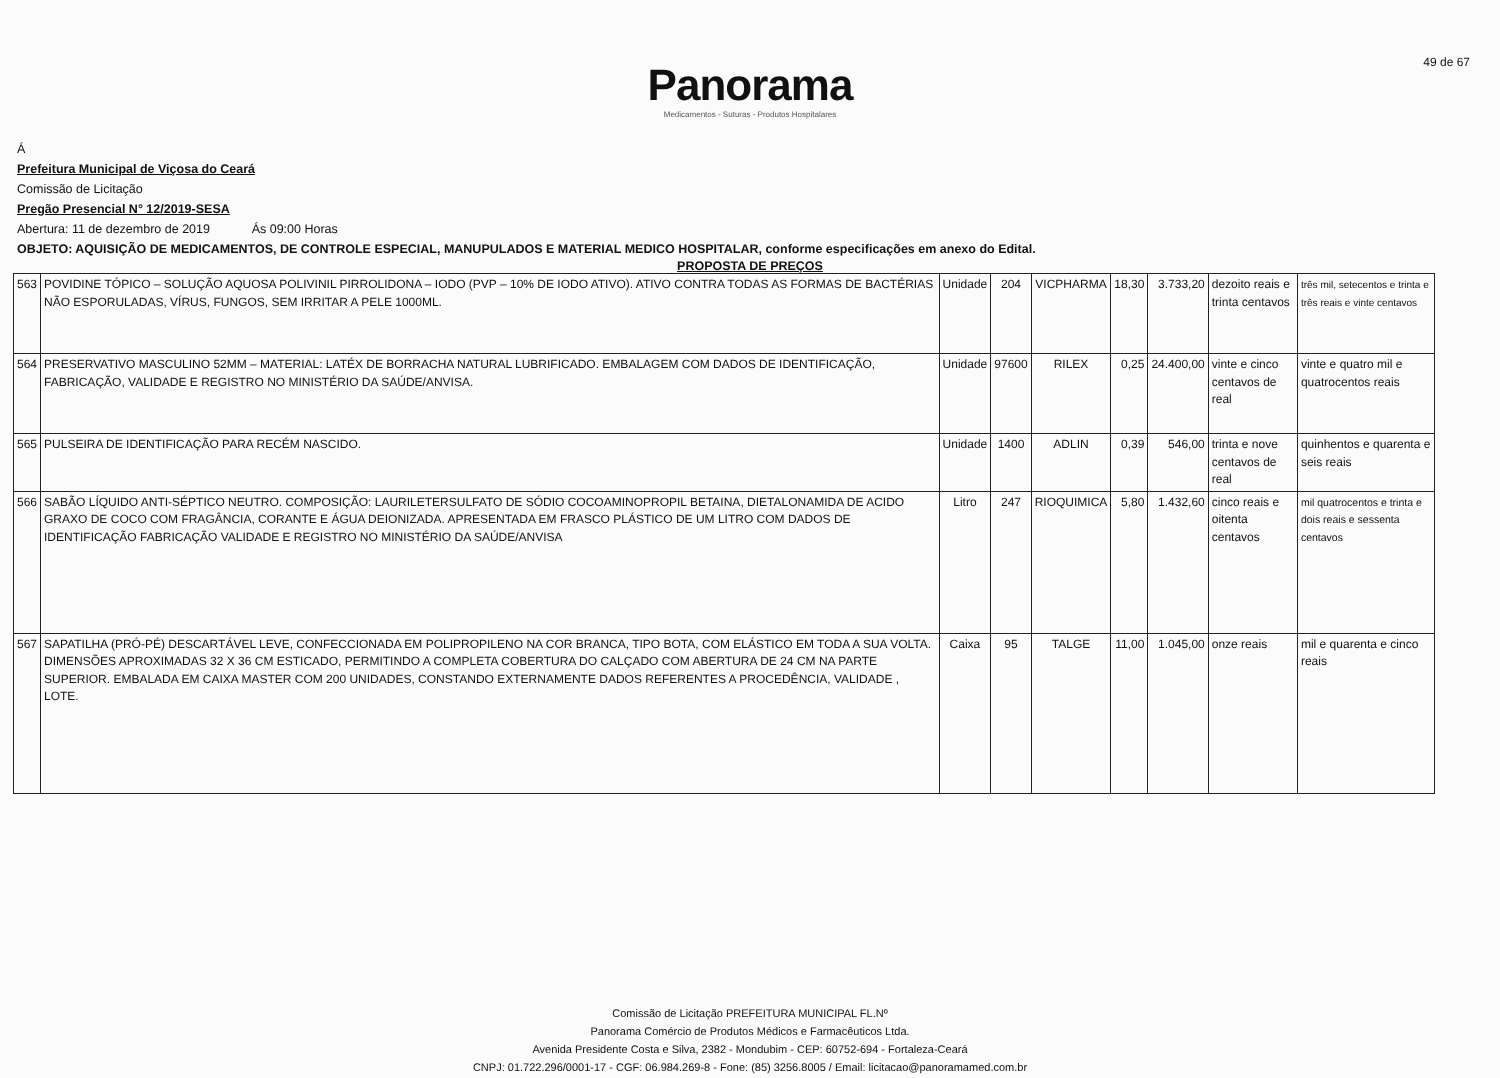49 de 67
Panorama
Medicamentos - Suturas - Produtos Hospitalares
Á
Prefeitura Municipal de Viçosa do Ceará
Comissão de Licitação
Pregão Presencial N° 12/2019-SESA
Abertura: 11 de dezembro de 2019 Ás 09:00 Horas
OBJETO: AQUISIÇÃO DE MEDICAMENTOS, DE CONTROLE ESPECIAL, MANUPULADOS E MATERIAL MEDICO HOSPITALAR, conforme especificações em anexo do Edital.
PROPOSTA DE PREÇOS
| 563 | POVIDINE TÓPICO – SOLUÇÃO AQUOSA POLIVINIL PIRROLIDONA – IODO (PVP – 10% DE IODO ATIVO). ATIVO CONTRA TODAS AS FORMAS DE BACTÉRIAS NÃO ESPORULADAS, VÍRUS, FUNGOS, SEM IRRITAR A PELE 1000ML. | Unidade | 204 | VICPHARMA | 18,30 | 3.733,20 | dezoito reais e trinta centavos | três mil, setecentos e trinta e três reais e vinte centavos |
| 564 | PRESERVATIVO MASCULINO 52MM – MATERIAL: LATÉX DE BORRACHA NATURAL LUBRIFICADO. EMBALAGEM COM DADOS DE IDENTIFICAÇÃO, FABRICAÇÃO, VALIDADE E REGISTRO NO MINISTÉRIO DA SAÚDE/ANVISA. | Unidade | 97600 | RILEX | 0,25 | 24.400,00 | vinte e cinco centavos de real | vinte e quatro mil e quatrocentos reais |
| 565 | PULSEIRA DE IDENTIFICAÇÃO PARA RECÉM NASCIDO. | Unidade | 1400 | ADLIN | 0,39 | 546,00 | trinta e nove centavos de real | quinhentos e quarenta e seis reais |
| 566 | SABÃO LÍQUIDO ANTI-SÉPTICO NEUTRO. COMPOSIÇÃO: LAURILETERSULFATO DE SÓDIO COCOAMINOPROPIL BETAINA, DIETALONAMIDA DE ACIDO GRAXO DE COCO COM FRAGÂNCIA, CORANTE E ÁGUA DEIONIZADA. APRESENTADA EM FRASCO PLÁSTICO DE UM LITRO COM DADOS DE IDENTIFICAÇÃO FABRICAÇÃO VALIDADE E REGISTRO NO MINISTÉRIO DA SAÚDE/ANVISA | Litro | 247 | RIOQUIMICA | 5,80 | 1.432,60 | cinco reais e oitenta centavos | mil quatrocentos e trinta e dois reais e sessenta centavos |
| 567 | SAPATILHA (PRÓ-PÉ) DESCARTÁVEL LEVE, CONFECCIONADA EM POLIPROPILENO NA COR BRANCA, TIPO BOTA, COM ELÁSTICO EM TODA A SUA VOLTA. DIMENSÕES APROXIMADAS 32 X 36 CM ESTICADO, PERMITINDO A COMPLETA COBERTURA DO CALÇADO COM ABERTURA DE 24 CM NA PARTE SUPERIOR. EMBALADA EM CAIXA MASTER COM 200 UNIDADES, CONSTANDO EXTERNAMENTE DADOS REFERENTES A PROCEDÊNCIA, VALIDADE , LOTE. | Caixa | 95 | TALGE | 11,00 | 1.045,00 | onze reais | mil e quarenta e cinco reais |
Comissão de Licitação PREFEITURA MUNICIPAL FL.Nº
Panorama Comércio de Produtos Médicos e Farmacêuticos Ltda.
Avenida Presidente Costa e Silva, 2382 - Mondubim - CEP: 60752-694 - Fortaleza-Ceará
CNPJ: 01.722.296/0001-17 - CGF: 06.984.269-8 - Fone: (85) 3256.8005 / Email: licitacao@panoramamed.com.br